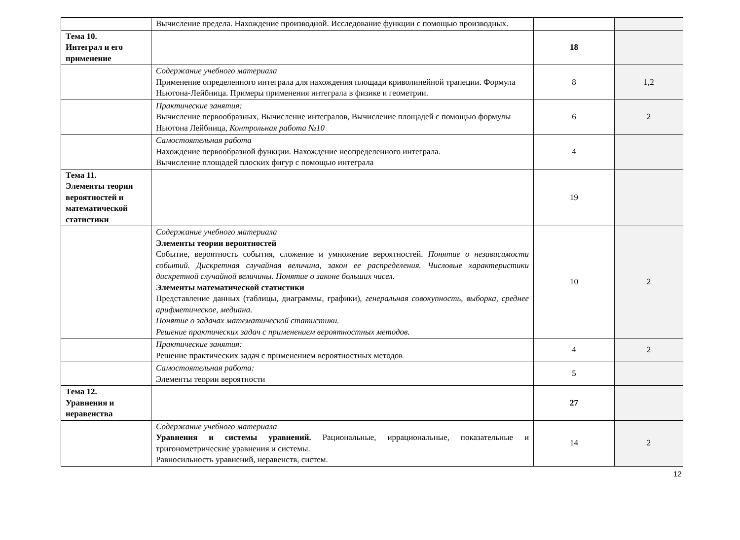| | Вычисление предела. Нахождение производной. Исследование функции с помощью производных. | | |
| Тема 10. Интеграл и его применение | | 18 | |
| | Содержание учебного материала Применение определенного интеграла для нахождения площади криволинейной трапеции. Формула Ньютона-Лейбница. Примеры применения интеграла в физике и геометрии. | 8 | 1,2 |
| | Практические занятия: Вычисление первообразных, Вычисление интегралов, Вычисление площадей с помощью формулы Ньютона Лейбница, Контрольная работа №10 | 6 | 2 |
| | Самостоятельная работа Нахождение первообразной функции. Нахождение неопределенного интеграла. Вычисление площадей плоских фигур с помощью интеграла | 4 | |
| Тема 11. Элементы теории вероятностей и математической статистики | | 19 | |
| | Содержание учебного материала Элементы теории вероятностей Событие, вероятность события, сложение и умножение вероятностей. Понятие о независимости событий. Дискретная случайная величина, закон ее распределения. Числовые характеристики дискретной случайной величины. Понятие о законе больших чисел. Элементы математической статистики Представление данных (таблицы, диаграммы, графики), генеральная совокупность, выборка, среднее арифметическое, медиана. Понятие о задачах математической статистики. Решение практических задач с применением вероятностных методов. | 10 | 2 |
| | Практические занятия: Решение практических задач с применением вероятностных методов | 4 | 2 |
| | Самостоятельная работа: Элементы теории вероятности | 5 | |
| Тема 12. Уравнения и неравенства | | 27 | |
| | Содержание учебного материала Уравнения и системы уравнений. Рациональные, иррациональные, показательные и тригонометрические уравнения и системы. Равносильность уравнений, неравенств, систем. | 14 | 2 |
12